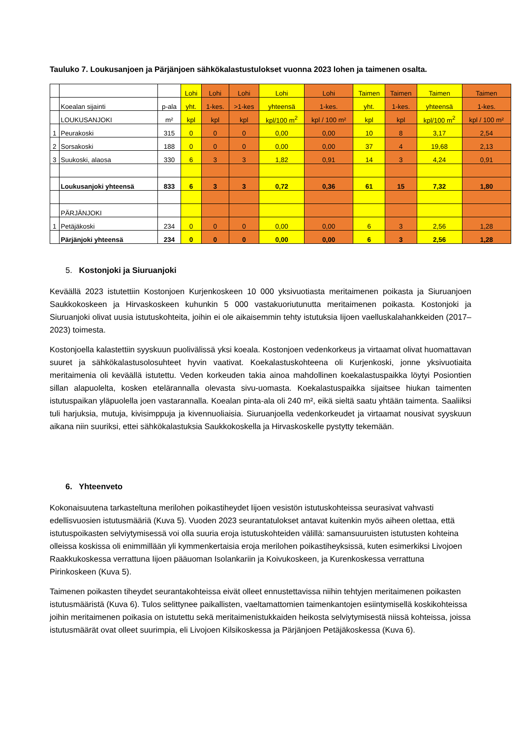Tauluko 7. Loukusanjoen ja Pärjänjoen sähkökalastustulokset vuonna 2023 lohen ja taimenen osalta.
| | | | Lohi | Lohi | Lohi | Lohi | Lohi | Taimen | Taimen | Taimen | Taimen |
| | Koealan sijainti | p-ala | yht. | 1-kes. | >1-kes | yhteensä | 1-kes. | yht. | 1-kes. | yhteensä | 1-kes. |
| | LOUKUSANJOKI | m² | kpl | kpl | kpl | kpl/100 m<sup>2</sup> | kpl / 100 m² | kpl | kpl | kpl/100 m<sup>2</sup> | kpl / 100 m² |
| 1 | Peurakoski | 315 | 0 | 0 | 0 | 0,00 | 0,00 | 10 | 8 | 3,17 | 2,54 |
| 2 | Sorsakoski | 188 | 0 | 0 | 0 | 0,00 | 0,00 | 37 | 4 | 19,68 | 2,13 |
| 3 | Suukoski, alaosa | 330 | 6 | 3 | 3 | 1,82 | 0,91 | 14 | 3 | 4,24 | 0,91 |
| | Loukusanjoki yhteensä | 833 | 6 | 3 | 3 | 0,72 | 0,36 | 61 | 15 | 7,32 | 1,80 |
| | PÄRJÄNJOKI | | | | | | | | | | |
| 1 | Petäjäkoski | 234 | 0 | 0 | 0 | 0,00 | 0,00 | 6 | 3 | 2,56 | 1,28 |
| | Pärjänjoki yhteensä | 234 | 0 | 0 | 0 | 0,00 | 0,00 | 6 | 3 | 2,56 | 1,28 |
5. Kostonjoki ja Siuruanjoki
Keväällä 2023 istutettiin Kostonjoen Kurjenkoskeen 10 000 yksivuotiasta meritaimenen poikasta ja Siuruanjoen Saukkokoskeen ja Hirvaskoskeen kuhunkin 5 000 vastakuoriutunutta meritaimenen poikasta. Kostonjoki ja Siuruanjoki olivat uusia istutuskohteita, joihin ei ole aikaisemmin tehty istutuksia Iijoen vaelluskalahankkeiden (2017–2023) toimesta.
Kostonjoella kalastettiin syyskuun puolivälissä yksi koeala. Kostonjoen vedenkorkeus ja virtaamat olivat huomattavan suuret ja sähkökalastusolosuhteet hyvin vaativat. Koekalastuskohteena oli Kurjenkoski, jonne yksivuotiaita meritaimenia oli keväällä istutettu. Veden korkeuden takia ainoa mahdollinen koekalastuspaikka löytyi Posiontien sillan alapuolelta, kosken etelärannalla olevasta sivu-uomasta. Koekalastuspaikka sijaitsee hiukan taimenten istutuspaikan yläpuolella joen vastarannalla. Koealan pinta-ala oli 240 m², eikä sieltä saatu yhtään taimenta. Saaliiksi tuli harjuksia, mutuja, kivisimppuja ja kivennuoliaisia. Siuruanjoella vedenkorkeudet ja virtaamat nousivat syyskuun aikana niin suuriksi, ettei sähkökalastuksia Saukkokoskella ja Hirvaskoskelle pystytty tekemään.
6. Yhteenveto
Kokonaisuutena tarkasteltuna merilohen poikastiheydet Iijoen vesistön istutuskohteissa seurasivat vahvasti edellisvuosien istutusmääriä (Kuva 5). Vuoden 2023 seurantatulokset antavat kuitenkin myös aiheen olettaa, että istutuspoikasten selviytymisessä voi olla suuria eroja istutuskohteiden välillä: samansuuruisten istutusten kohteina olleissa koskissa oli enimmillään yli kymmenkertaisia eroja merilohen poikastiheyksissä, kuten esimerkiksi Livojoen Raakkukoskessa verrattuna Iijoen pääuoman Isolankariin ja Koivukoskeen, ja Kurenkoskessa verrattuna Pirinkoskeen (Kuva 5).
Taimenen poikasten tiheydet seurantakohteissa eivät olleet ennustettavissa niihin tehtyjen meritaimenen poikasten istutusmääristä (Kuva 6). Tulos selittynee paikallisten, vaeltamattomien taimenkantojen esiintymisellä koskikohteissa joihin meritaimenen poikasia on istutettu sekä meritaimenistukkaiden heikosta selviytymisestä niissä kohteissa, joissa istutusmäärät ovat olleet suurimpia, eli Livojoen Kilsikoskessa ja Pärjänjoen Petäjäkoskessa (Kuva 6).